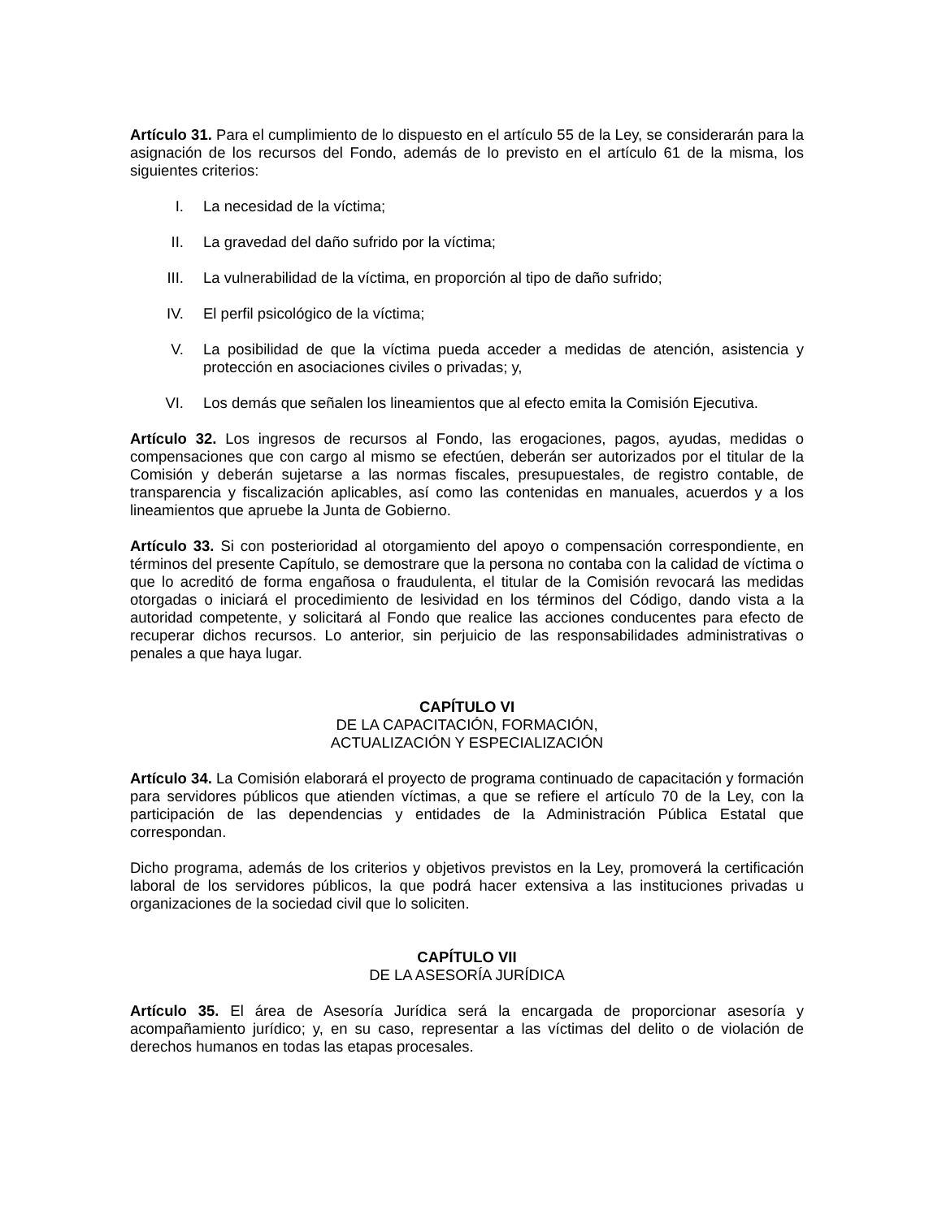Artículo 31. Para el cumplimiento de lo dispuesto en el artículo 55 de la Ley, se considerarán para la asignación de los recursos del Fondo, además de lo previsto en el artículo 61 de la misma, los siguientes criterios:
I. La necesidad de la víctima;
II. La gravedad del daño sufrido por la víctima;
III. La vulnerabilidad de la víctima, en proporción al tipo de daño sufrido;
IV. El perfil psicológico de la víctima;
V. La posibilidad de que la víctima pueda acceder a medidas de atención, asistencia y protección en asociaciones civiles o privadas; y,
VI. Los demás que señalen los lineamientos que al efecto emita la Comisión Ejecutiva.
Artículo 32. Los ingresos de recursos al Fondo, las erogaciones, pagos, ayudas, medidas o compensaciones que con cargo al mismo se efectúen, deberán ser autorizados por el titular de la Comisión y deberán sujetarse a las normas fiscales, presupuestales, de registro contable, de transparencia y fiscalización aplicables, así como las contenidas en manuales, acuerdos y a los lineamientos que apruebe la Junta de Gobierno.
Artículo 33. Si con posterioridad al otorgamiento del apoyo o compensación correspondiente, en términos del presente Capítulo, se demostrare que la persona no contaba con la calidad de víctima o que lo acreditó de forma engañosa o fraudulenta, el titular de la Comisión revocará las medidas otorgadas o iniciará el procedimiento de lesividad en los términos del Código, dando vista a la autoridad competente, y solicitará al Fondo que realice las acciones conducentes para efecto de recuperar dichos recursos. Lo anterior, sin perjuicio de las responsabilidades administrativas o penales a que haya lugar.
CAPÍTULO VI
DE LA CAPACITACIÓN, FORMACIÓN,
ACTUALIZACIÓN Y ESPECIALIZACIÓN
Artículo 34. La Comisión elaborará el proyecto de programa continuado de capacitación y formación para servidores públicos que atienden víctimas, a que se refiere el artículo 70 de la Ley, con la participación de las dependencias y entidades de la Administración Pública Estatal que correspondan.
Dicho programa, además de los criterios y objetivos previstos en la Ley, promoverá la certificación laboral de los servidores públicos, la que podrá hacer extensiva a las instituciones privadas u organizaciones de la sociedad civil que lo soliciten.
CAPÍTULO VII
DE LA ASESORÍA JURÍDICA
Artículo 35. El área de Asesoría Jurídica será la encargada de proporcionar asesoría y acompañamiento jurídico; y, en su caso, representar a las víctimas del delito o de violación de derechos humanos en todas las etapas procesales.